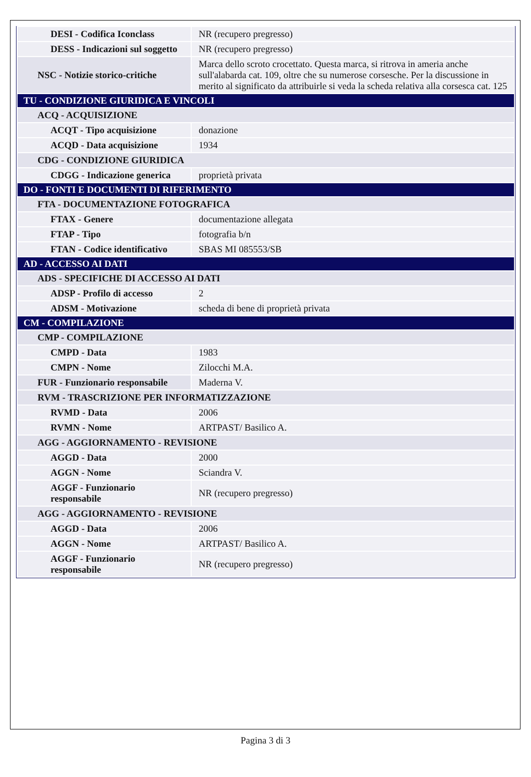| DESI - Codifica Iconclass | NR (recupero pregresso) |
| DESS - Indicazioni sul soggetto | NR (recupero pregresso) |
| NSC - Notizie storico-critiche | Marca dello scroto crocettato. Questa marca, si ritrova in ameria anche sull'alabarda cat. 109, oltre che su numerose corsesche. Per la discussione in merito al significato da attribuirle si veda la scheda relativa alla corsesca cat. 125 |
| TU - CONDIZIONE GIURIDICA E VINCOLI | |
| ACQ - ACQUISIZIONE | |
| ACQT - Tipo acquisizione | donazione |
| ACQD - Data acquisizione | 1934 |
| CDG - CONDIZIONE GIURIDICA | |
| CDGG - Indicazione generica | proprietà privata |
| DO - FONTI E DOCUMENTI DI RIFERIMENTO | |
| FTA - DOCUMENTAZIONE FOTOGRAFICA | |
| FTAX - Genere | documentazione allegata |
| FTAP - Tipo | fotografia b/n |
| FTAN - Codice identificativo | SBAS MI 085553/SB |
| AD - ACCESSO AI DATI | |
| ADS - SPECIFICHE DI ACCESSO AI DATI | |
| ADSP - Profilo di accesso | 2 |
| ADSM - Motivazione | scheda di bene di proprietà privata |
| CM - COMPILAZIONE | |
| CMP - COMPILAZIONE | |
| CMPD - Data | 1983 |
| CMPN - Nome | Zilocchi M.A. |
| FUR - Funzionario responsabile | Maderna V. |
| RVM - TRASCRIZIONE PER INFORMATIZZAZIONE | |
| RVMD - Data | 2006 |
| RVMN - Nome | ARTPAST/ Basilico A. |
| AGG - AGGIORNAMENTO - REVISIONE | |
| AGGD - Data | 2000 |
| AGGN - Nome | Sciandra V. |
| AGGF - Funzionario responsabile | NR (recupero pregresso) |
| AGG - AGGIORNAMENTO - REVISIONE | |
| AGGD - Data | 2006 |
| AGGN - Nome | ARTPAST/ Basilico A. |
| AGGF - Funzionario responsabile | NR (recupero pregresso) |
Pagina 3 di 3